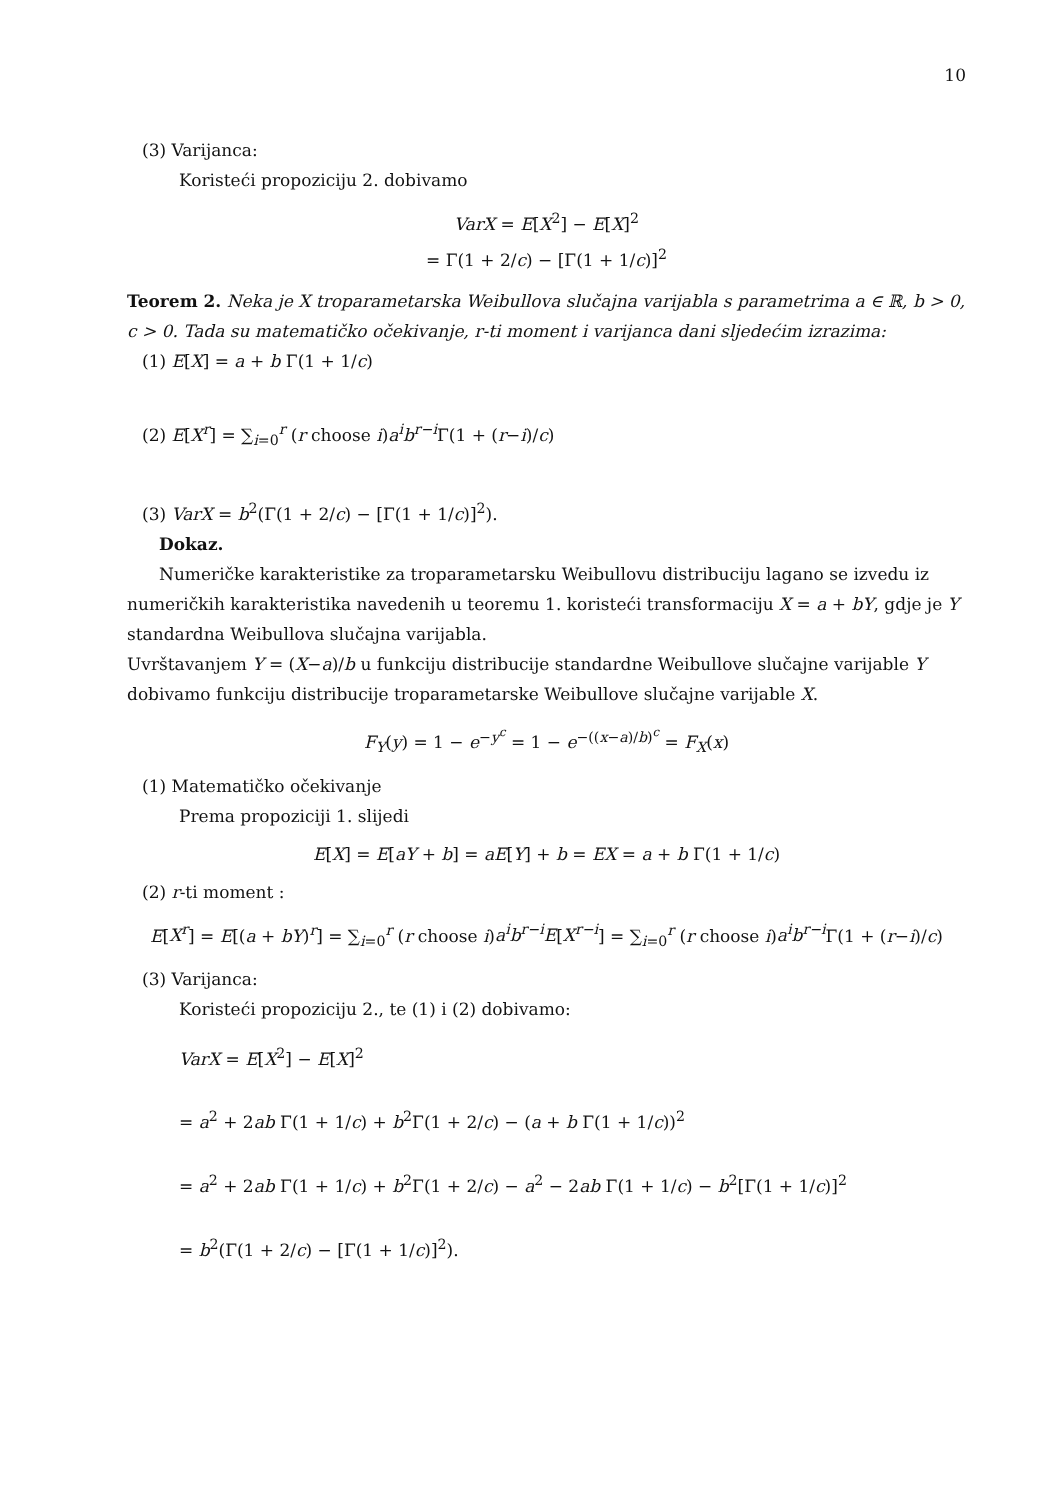10
(3) Varijanca:
Koristeći propoziciju 2. dobivamo
VarX = E[X<sup>2</sup>] − E[X]<sup>2</sup>
= Γ(1 + 2/c) − [Γ(1 + 1/c)]<sup>2</sup>
Teorem 2. Neka je X troparametarska Weibullova slučajna varijabla s parametrima a ∈ ℝ, b > 0, c > 0. Tada su matematičko očekivanje, r-ti moment i varijanca dani sljedećim izrazima:
(1) E[X] = a + b Γ(1 + 1/c)
(2) E[X<sup>r</sup>] = ∑<sub>i=0</sub><sup>r</sup> (r choose i)a<sup>i</sup>b<sup>r−i</sup> Γ(1 + (r−i)/c)
(3) VarX = b<sup>2</sup>(Γ(1 + 2/c) − [Γ(1 + 1/c)]<sup>2</sup>).
Dokaz.
Numeričke karakteristike za troparametarsku Weibullovu distribuciju lagano se izvedu iz numeričkih karakteristika navedenih u teoremu 1. koristeći transformaciju X = a + bY, gdje je Y standardna Weibullova slučajna varijabla.
Uvrštavanjem Y = (X−a)/b u funkciju distribucije standardne Weibullove slučajne varijable Y dobivamo funkciju distribucije troparametarske Weibullove slučajne varijable X.
F<sub>Y</sub>(y) = 1 − e<sup>−y<sup>c</sup></sup> = 1 − e<sup>−((x−a)/b)<sup>c</sup></sup> = F<sub>X</sub>(x)
(1) Matematičko očekivanje
Prema propoziciji 1. slijedi
E[X] = E[aY + b] = aE[Y] + b = EX = a + b Γ(1 + 1/c)
(2) r-ti moment :
E[X<sup>r</sup>] = E[(a + bY)<sup>r</sup>] = ∑<sub>i=0</sub><sup>r</sup> (r choose i)a<sup>i</sup>b<sup>r−i</sup>E[X<sup>r−i</sup>] = ∑<sub>i=0</sub><sup>r</sup> (r choose i)a<sup>i</sup>b<sup>r−i</sup> Γ(1 + (r−i)/c)
(3) Varijanca:
Koristeći propoziciju 2., te (1) i (2) dobivamo:
VarX = E[X<sup>2</sup>] − E[X]<sup>2</sup>
= a<sup>2</sup> + 2ab Γ(1 + 1/c) + b<sup>2</sup>Γ(1 + 2/c) − (a + b Γ(1 + 1/c))<sup>2</sup>
= a<sup>2</sup> + 2ab Γ(1 + 1/c) + b<sup>2</sup>Γ(1 + 2/c) − a<sup>2</sup> − 2ab Γ(1 + 1/c) − b<sup>2</sup>[Γ(1 + 1/c)]<sup>2</sup>
= b<sup>2</sup>(Γ(1 + 2/c) − [Γ(1 + 1/c)]<sup>2</sup>).